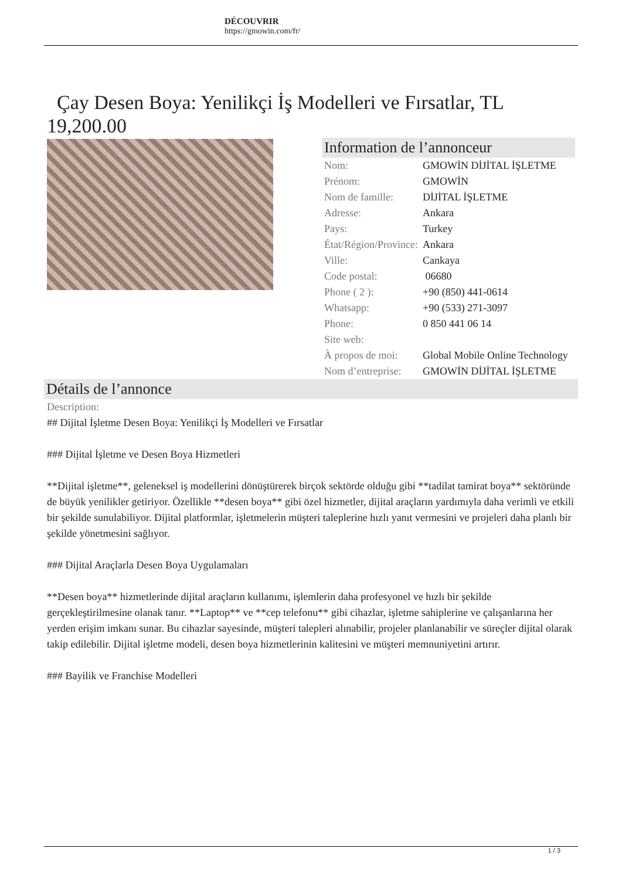DÉCOUVRIR
https://gmowin.com/fr/
Çay Desen Boya: Yenilikçi İş Modelleri ve Fırsatlar, TL 19,200.00
Information de l’annonceur
| Nom: | GMOWİN DİJİTAL İŞLETME |
| Prénom: | GMOWİN |
| Nom de famille: | DİJİTAL İŞLETME |
| Adresse: | Ankara |
| Pays: | Turkey |
| État/Région/Province: | Ankara |
| Ville: | Cankaya |
| Code postal: | 06680 |
| Phone ( 2 ): | +90 (850) 441-0614 |
| Whatsapp: | +90 (533) 271-3097 |
| Phone: | 0 850 441 06 14 |
| Site web: | |
| À propos de moi: | Global Mobile Online Technology |
| Nom d’entreprise: | GMOWİN DİJİTAL İŞLETME |
Détails de l’annonce
Description:
## Dijital İşletme Desen Boya: Yenilikçi İş Modelleri ve Fırsatlar
### Dijital İşletme ve Desen Boya Hizmetleri
**Dijital işletme**, geleneksel iş modellerini dönüştürerek birçok sektörde olduğu gibi **tadilat tamirat boya** sektöründe de büyük yenilikler getiriyor. Özellikle **desen boya** gibi özel hizmetler, dijital araçların yardımıyla daha verimli ve etkili bir şekilde sunulabiliyor. Dijital platformlar, işletmelerin müşteri taleplerine hızlı yanıt vermesini ve projeleri daha planlı bir şekilde yönetmesini sağlıyor.
### Dijital Araçlarla Desen Boya Uygulamaları
**Desen boya** hizmetlerinde dijital araçların kullanımı, işlemlerin daha profesyonel ve hızlı bir şekilde gerçekleştirilmesine olanak tanır. **Laptop** ve **cep telefonu** gibi cihazlar, işletme sahiplerine ve çalışanlarına her yerden erişim imkanı sunar. Bu cihazlar sayesinde, müşteri talepleri alınabilir, projeler planlanabilir ve süreçler dijital olarak takip edilebilir. Dijital işletme modeli, desen boya hizmetlerinin kalitesini ve müşteri memnuniyetini artırır.
### Bayilik ve Franchise Modelleri
1 / 3